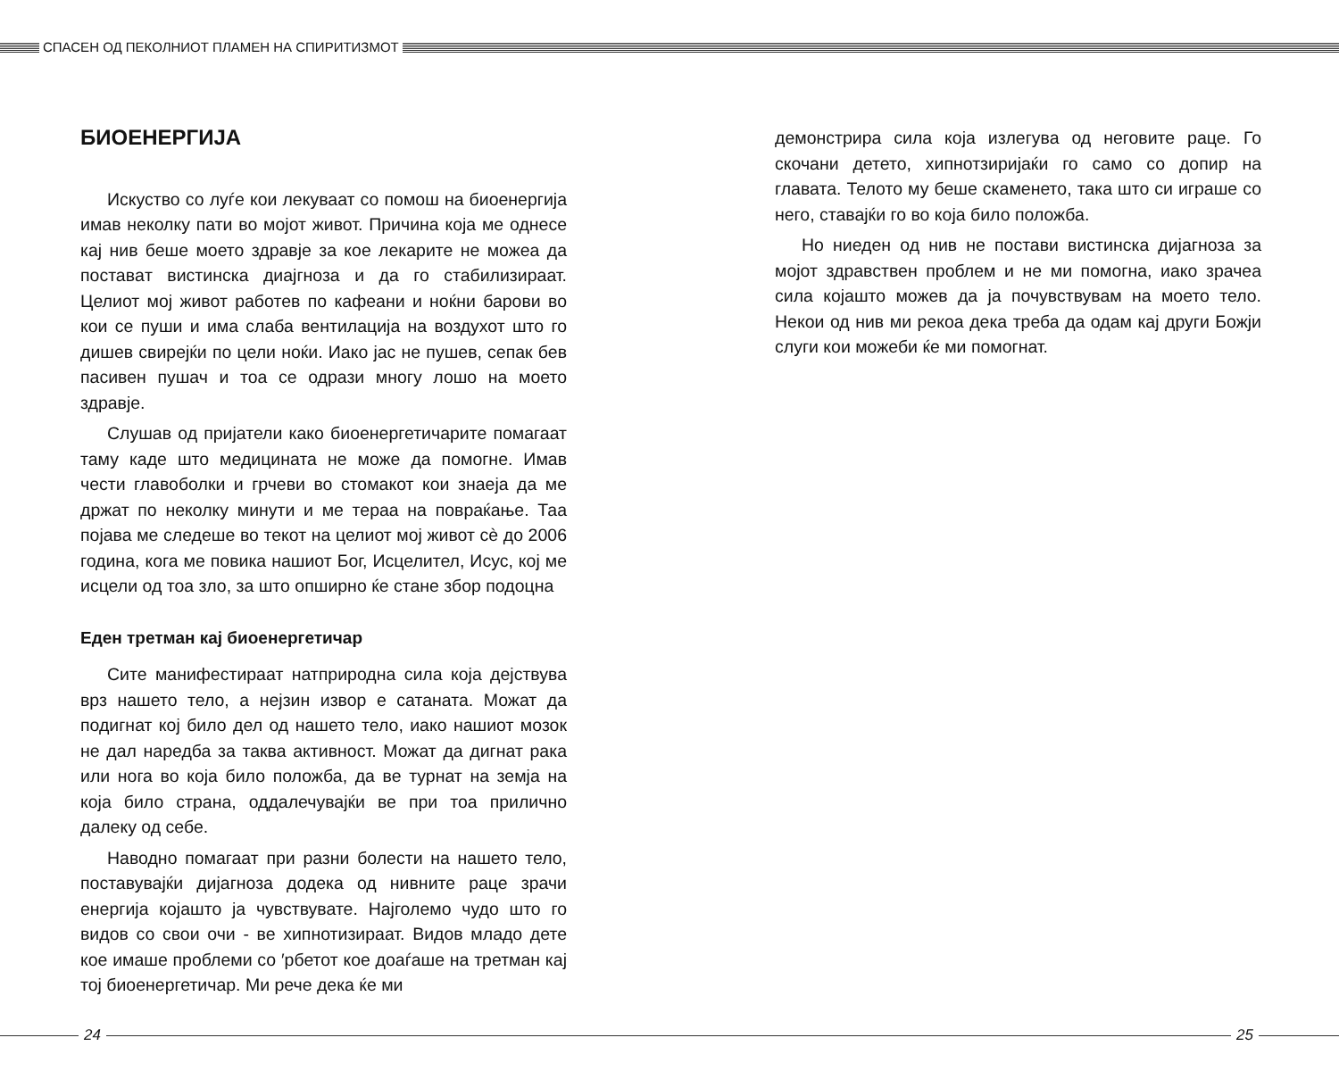СПАСЕН ОД ПЕКОЛНИОТ ПЛАМЕН НА СПИРИТИЗМОТ
БИОЕНЕРГИЈА
Искуство со луѓе кои лекуваат со помош на биоенергија имав неколку пати во мојот живот. Причина која ме однесе кај нив беше моето здравје за кое лекарите не можеа да поставaт вистинска диајгноза и да го стабилизираат. Целиот мој живот работев по кафеани и ноќни барови во кои се пуши и има слаба вентилација на воздухот што го дишев свирејќи по цели ноќи. Иако јас не пушев, сепак бев пасивен пушач и тоа се одрази многу лошо на моето здравје.
Слушав од пријатели како биоенергетичарите помагаат таму каде што медицината не може да помогне. Имав чести главоболки и грчеви во стомакот кои знаеја да ме држат по неколку минути и ме тераа на повраќање. Таа појава ме следеше во текот на целиот мој живот сè до 2006 година, кога ме повика нашиот Бог, Исцелител, Исус, кој ме исцели од тоа зло, за што опширно ќе стане збор подоцна
Еден третман кај биоенергетичар
Сите манифестираат натприродна сила која дејствува врз нашето тело, а нејзин извор е сатаната. Можат да подигнат кој било дел од нашето тело, иако нашиот мозок не дал наредба за таква активност. Можат да дигнат рака или нога во која било положба, да ве турнат на земја на која било страна, оддалечувајќи ве при тоа прилично далеку од себе.
Наводно помагаат при разни болести на нашето тело, поставувајќи дијагноза додека од нивните раце зрачи енергија којашто ја чувствувате. Најголемо чудо што го видов со свои очи - ве хипнотизираат. Видов младо дете кое имаше проблеми со ′рбетот кое доаѓаше на третман кај тој биоенергетичар. Ми рече дека ќе ми
демонстрира сила која излегува од неговите раце. Го скочани детето, хипнотзиријаќи го само со допир на главата. Телото му беше скаменето, така што си играше со него, ставајќи го во која било положба.
Но ниеден од нив не постави вистинска дијагноза за мојот здравствен проблем и не ми помогна, иако зрачеа сила којашто можев да ја почувствувам на моето тело. Некои од нив ми рекоа дека треба да одам кај други Божји слуги кои можеби ќе ми помогнат.
24 25